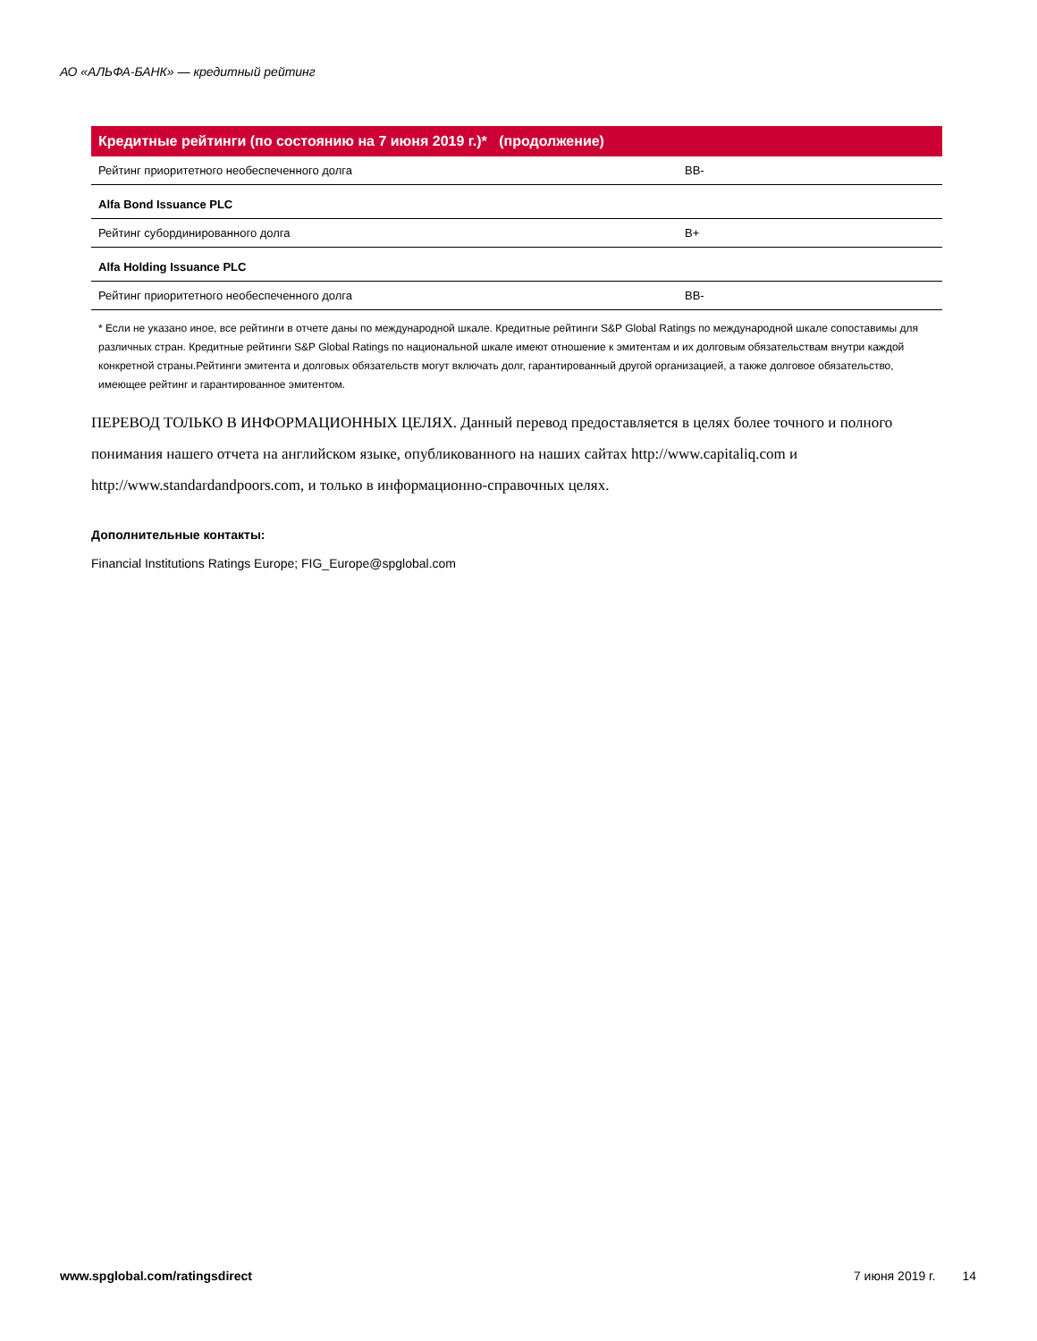АО «АЛЬФА-БАНК» — кредитный рейтинг
| Кредитные рейтинги (по состоянию на 7 июня 2019 г.)* (продолжение) | |
| --- | --- |
| Рейтинг приоритетного необеспеченного долга | BB- |
| Alfa Bond Issuance PLC | |
| Рейтинг субординированного долга | B+ |
| Alfa Holding Issuance PLC | |
| Рейтинг приоритетного необеспеченного долга | BB- |
* Если не указано иное, все рейтинги в отчете даны по международной шкале. Кредитные рейтинги S&P Global Ratings по международной шкале сопоставимы для различных стран. Кредитные рейтинги S&P Global Ratings по национальной шкале имеют отношение к эмитентам и их долговым обязательствам внутри каждой конкретной страны.Рейтинги эмитента и долговых обязательств могут включать долг, гарантированный другой организацией, а также долговое обязательство, имеющее рейтинг и гарантированное эмитентом.
ПЕРЕВОД ТОЛЬКО В ИНФОРМАЦИОННЫХ ЦЕЛЯХ. Данный перевод предоставляется в целях более точного и полного понимания нашего отчета на английском языке, опубликованного на наших сайтах http://www.capitaliq.com и http://www.standardandpoors.com, и только в информационно-справочных целях.
Дополнительные контакты:
Financial Institutions Ratings Europe; FIG_Europe@spglobal.com
www.spglobal.com/ratingsdirect 7 июня 2019 г. 14